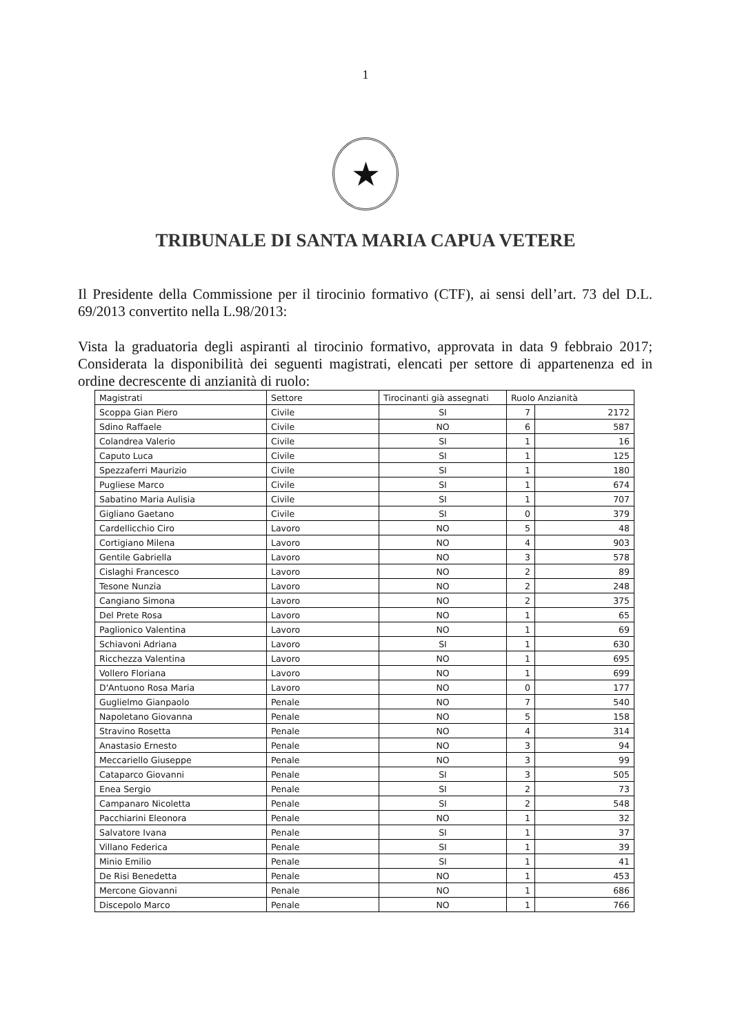1
★
TRIBUNALE DI SANTA MARIA CAPUA VETERE
Il Presidente della Commissione per il tirocinio formativo (CTF), ai sensi dell’art. 73 del D.L. 69/2013 convertito nella L.98/2013:
Vista la graduatoria degli aspiranti al tirocinio formativo, approvata in data 9 febbraio 2017; Considerata la disponibilità dei seguenti magistrati, elencati per settore di appartenenza ed in ordine decrescente di anzianità di ruolo:
| Magistrati | Settore | Tirocinanti già assegnati | Ruolo Anzianità | |
| --- | --- | --- | --- | --- |
| Scoppa Gian Piero | Civile | SI | 7 | 2172 |
| Sdino Raffaele | Civile | NO | 6 | 587 |
| Colandrea Valerio | Civile | SI | 1 | 16 |
| Caputo Luca | Civile | SI | 1 | 125 |
| Spezzaferri Maurizio | Civile | SI | 1 | 180 |
| Pugliese Marco | Civile | SI | 1 | 674 |
| Sabatino Maria Aulisia | Civile | SI | 1 | 707 |
| Gigliano Gaetano | Civile | SI | 0 | 379 |
| Cardellicchio Ciro | Lavoro | NO | 5 | 48 |
| Cortigiano Milena | Lavoro | NO | 4 | 903 |
| Gentile Gabriella | Lavoro | NO | 3 | 578 |
| Cislaghi Francesco | Lavoro | NO | 2 | 89 |
| Tesone Nunzia | Lavoro | NO | 2 | 248 |
| Cangiano Simona | Lavoro | NO | 2 | 375 |
| Del Prete Rosa | Lavoro | NO | 1 | 65 |
| Paglionico Valentina | Lavoro | NO | 1 | 69 |
| Schiavoni Adriana | Lavoro | SI | 1 | 630 |
| Ricchezza Valentina | Lavoro | NO | 1 | 695 |
| Vollero Floriana | Lavoro | NO | 1 | 699 |
| D'Antuono Rosa Maria | Lavoro | NO | 0 | 177 |
| Guglielmo Gianpaolo | Penale | NO | 7 | 540 |
| Napoletano Giovanna | Penale | NO | 5 | 158 |
| Stravino Rosetta | Penale | NO | 4 | 314 |
| Anastasio Ernesto | Penale | NO | 3 | 94 |
| Meccariello Giuseppe | Penale | NO | 3 | 99 |
| Cataparco Giovanni | Penale | SI | 3 | 505 |
| Enea Sergio | Penale | SI | 2 | 73 |
| Campanaro Nicoletta | Penale | SI | 2 | 548 |
| Pacchiarini Eleonora | Penale | NO | 1 | 32 |
| Salvatore Ivana | Penale | SI | 1 | 37 |
| Villano Federica | Penale | SI | 1 | 39 |
| Minio Emilio | Penale | SI | 1 | 41 |
| De Risi Benedetta | Penale | NO | 1 | 453 |
| Mercone Giovanni | Penale | NO | 1 | 686 |
| Discepolo Marco | Penale | NO | 1 | 766 |